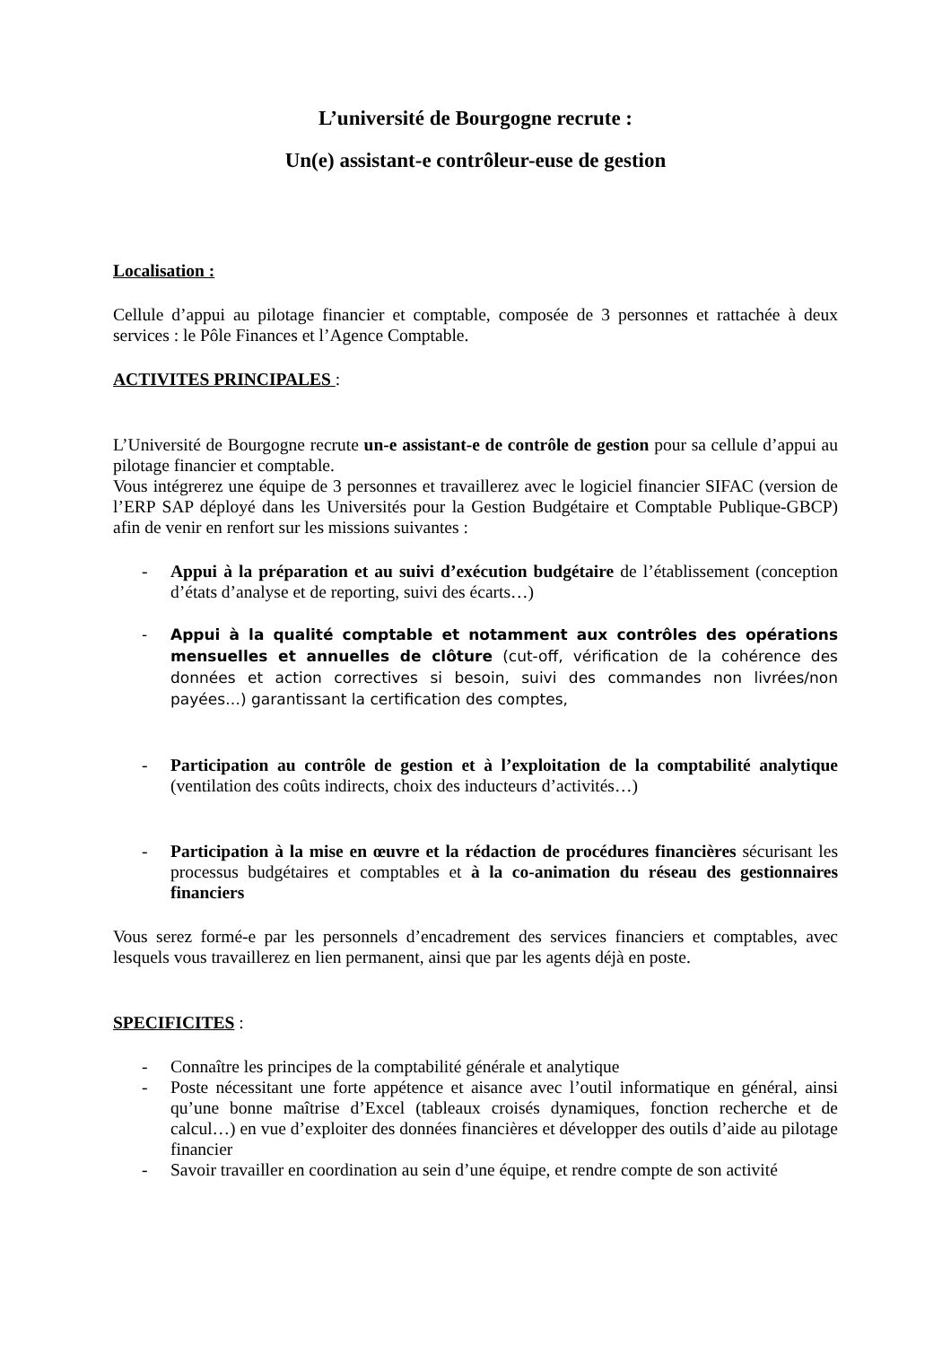L’université de Bourgogne recrute :
Un(e) assistant-e contrôleur-euse de gestion
Localisation :
Cellule d’appui au pilotage financier et comptable, composée de 3 personnes et rattachée à deux services : le Pôle Finances et l’Agence Comptable.
ACTIVITES PRINCIPALES :
L’Université de Bourgogne recrute un-e assistant-e de contrôle de gestion pour sa cellule d’appui au pilotage financier et comptable.
Vous intégrerez une équipe de 3 personnes et travaillerez avec le logiciel financier SIFAC (version de l’ERP SAP déployé dans les Universités pour la Gestion Budgétaire et Comptable Publique-GBCP) afin de venir en renfort sur les missions suivantes :
- Appui à la préparation et au suivi d’exécution budgétaire de l’établissement (conception d’états d’analyse et de reporting, suivi des écarts…)
- Appui à la qualité comptable et notamment aux contrôles des opérations mensuelles et annuelles de clôture (cut-off, vérification de la cohérence des données et action correctives si besoin, suivi des commandes non livrées/non payées…) garantissant la certification des comptes,
- Participation au contrôle de gestion et à l’exploitation de la comptabilité analytique (ventilation des coûts indirects, choix des inducteurs d’activités…)
- Participation à la mise en œuvre et la rédaction de procédures financières sécurisant les processus budgétaires et comptables et à la co-animation du réseau des gestionnaires financiers
Vous serez formé-e par les personnels d’encadrement des services financiers et comptables, avec lesquels vous travaillerez en lien permanent, ainsi que par les agents déjà en poste.
SPECIFICITES :
- Connaître les principes de la comptabilité générale et analytique
- Poste nécessitant une forte appétence et aisance avec l’outil informatique en général, ainsi qu’une bonne maîtrise d’Excel (tableaux croisés dynamiques, fonction recherche et de calcul…) en vue d’exploiter des données financières et développer des outils d’aide au pilotage financier
- Savoir travailler en coordination au sein d’une équipe, et rendre compte de son activité